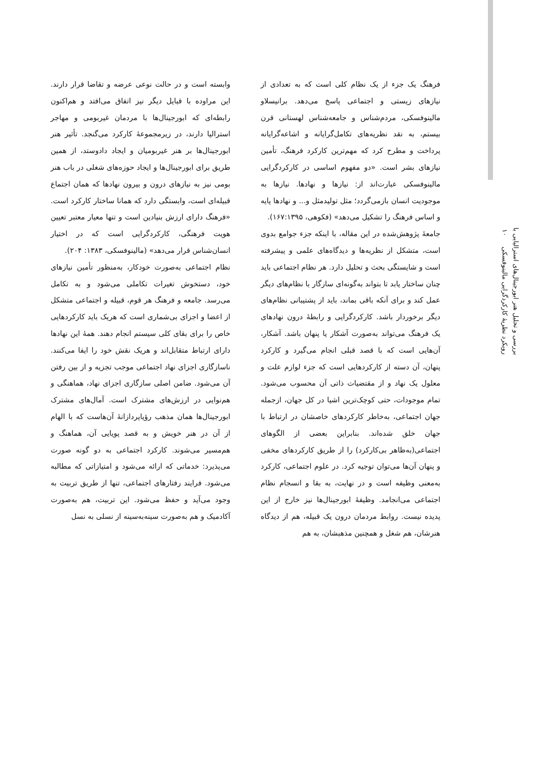بررسی و تحلیل هنر ابورجینال‌های استرالیایی با
رویکرد نظریهٔ کارکردگرایی مالینوفسکی ۱۰
فرهنگ یک جزء از یک نظام کلی است که به تعدادی از نیازهای زیستی و اجتماعی پاسخ می‌دهد. برانیسلاو مالینوفسکی، مردم‌شناس و جامعه‌شناس لهستانی قرن بیستم، به نقد نظریه‌های تکامل‌گرایانه و اشاعه‌گرایانه پرداخت و مطرح کرد که مهم‌ترین کارکرد فرهنگ، تأمین نیازهای بشر است. «دو مفهوم اساسی در کارکردگرایی مالینوفسکی عبارت‌اند از: نیازها و نهادها. نیازها به موجودیت انسان بازمی‌گردد؛ مثل تولیدمثل و... و نهادها پایه و اساس فرهنگ را تشکیل می‌دهد» (فکوهی، ۱۶۷:۱۳۹۵).
جامعهٔ پژوهش‌شده در این مقاله، با اینکه جزء جوامع بدوی است، متشکل از نظریه‌ها و دیدگاه‌های علمی و پیشرفته است و شایستگی بحث و تحلیل دارد. هر نظام اجتماعی باید چنان ساختار یابد تا بتواند به‌گونه‌ای سازگار با نظام‌های دیگر عمل کند و برای آنکه باقی بماند، باید از پشتیبانی نظام‌های دیگر برخوردار باشد. کارکردگرایی و رابطهٔ درون نهادهای یک فرهنگ می‌تواند به‌صورت آشکار یا پنهان باشد. آشکار، آن‌هایی است که با قصد قبلی انجام می‌گیرد و کارکرد پنهان، آن دسته از کارکردهایی است که جزء لوازم علت و معلول یک نهاد و از مقتضیات ذاتی آن محسوب می‌شود. تمام موجودات، حتی کوچک‌ترین اشیا در کل جهان، ازجمله جهان اجتماعی، به‌خاطر کارکردهای خاصشان در ارتباط با جهان خلق شده‌اند. بنابراین بعضی از الگوهای اجتماعی(به‌ظاهر بی‌کارکرد) را از طریق کارکردهای مخفی و پنهان آن‌ها می‌توان توجیه کرد. در علوم اجتماعی، کارکرد به‌معنی وظیفه است و در نهایت، به بقا و انسجام نظام اجتماعی می‌انجامد. وظیفهٔ ابورجینال‌ها نیز خارج از این پدیده نیست. روابط مردمان درون یک قبیله، هم از دیدگاه هنرشان، هم شغل و همچنین مذهبشان، به هم
وابسته است و در حالت نوعی عرضه و تقاضا قرار دارند. این مراوده با قبایل دیگر نیز اتفاق می‌افتد و هم‌اکنون رابطه‌ای که ابورجینال‌ها با مردمان غیربومی و مهاجر استرالیا دارند، در زیرمجموعهٔ کارکرد می‌گنجد. تأثیر هنر ابورجینال‌ها بر هنر غیربومیان و ایجاد دادوستد، از همین طریق برای ابورجینال‌ها و ایجاد حوزه‌های شغلی در باب هنر بومی نیز به نیازهای درون و بیرون نهادها که همان اجتماع قبیله‌ای است، وابستگی دارد که همانا ساختار کارکرد است. «فرهنگ دارای ارزش بنیادین است و تنها معیار معتبر تعیین هویت فرهنگی، کارکردگرایی است که در اختیار انسان‌شناس قرار می‌دهد» (مالینوفسکی، ۱۳۸۳: ۲۰۴).
نظام اجتماعی به‌صورت خودکار، به‌منظور تأمین نیازهای خود، دستخوش تغیرات تکاملی می‌شود و به تکامل می‌رسد. جامعه و فرهنگ هر قوم، قبیله و اجتماعی متشکل از اعضا و اجزای بی‌شماری است که هریک باید کارکردهایی خاص را برای بقای کلی سیستم انجام دهند. همهٔ این نهادها دارای ارتباط متقابل‌اند و هریک نقش خود را ایفا می‌کنند. ناسازگاری اجزای نهاد اجتماعی موجب تجزیه و از بین رفتن آن می‌شود. ضامن اصلی سازگاری اجزای نهاد، هماهنگی و هم‌نوایی در ارزش‌های مشترک است. آمال‌های مشترک ابورجینال‌ها همان مذهب رؤیاپردازانهٔ آن‌هاست که با الهام از آن در هنر خویش و به قصد پویایی آن، هماهنگ و هم‌مسیر می‌شوند. کارکرد اجتماعی به دو گونه صورت می‌پذیرد: خدماتی که ارائه می‌شود و امتیازاتی که مطالبه می‌شود. فرایند رفتارهای اجتماعی، تنها از طریق تربیت به وجود می‌آید و حفظ می‌شود. این تربیت، هم به‌صورت آکادمیک و هم به‌صورت سینه‌به‌سینه از نسلی به نسل